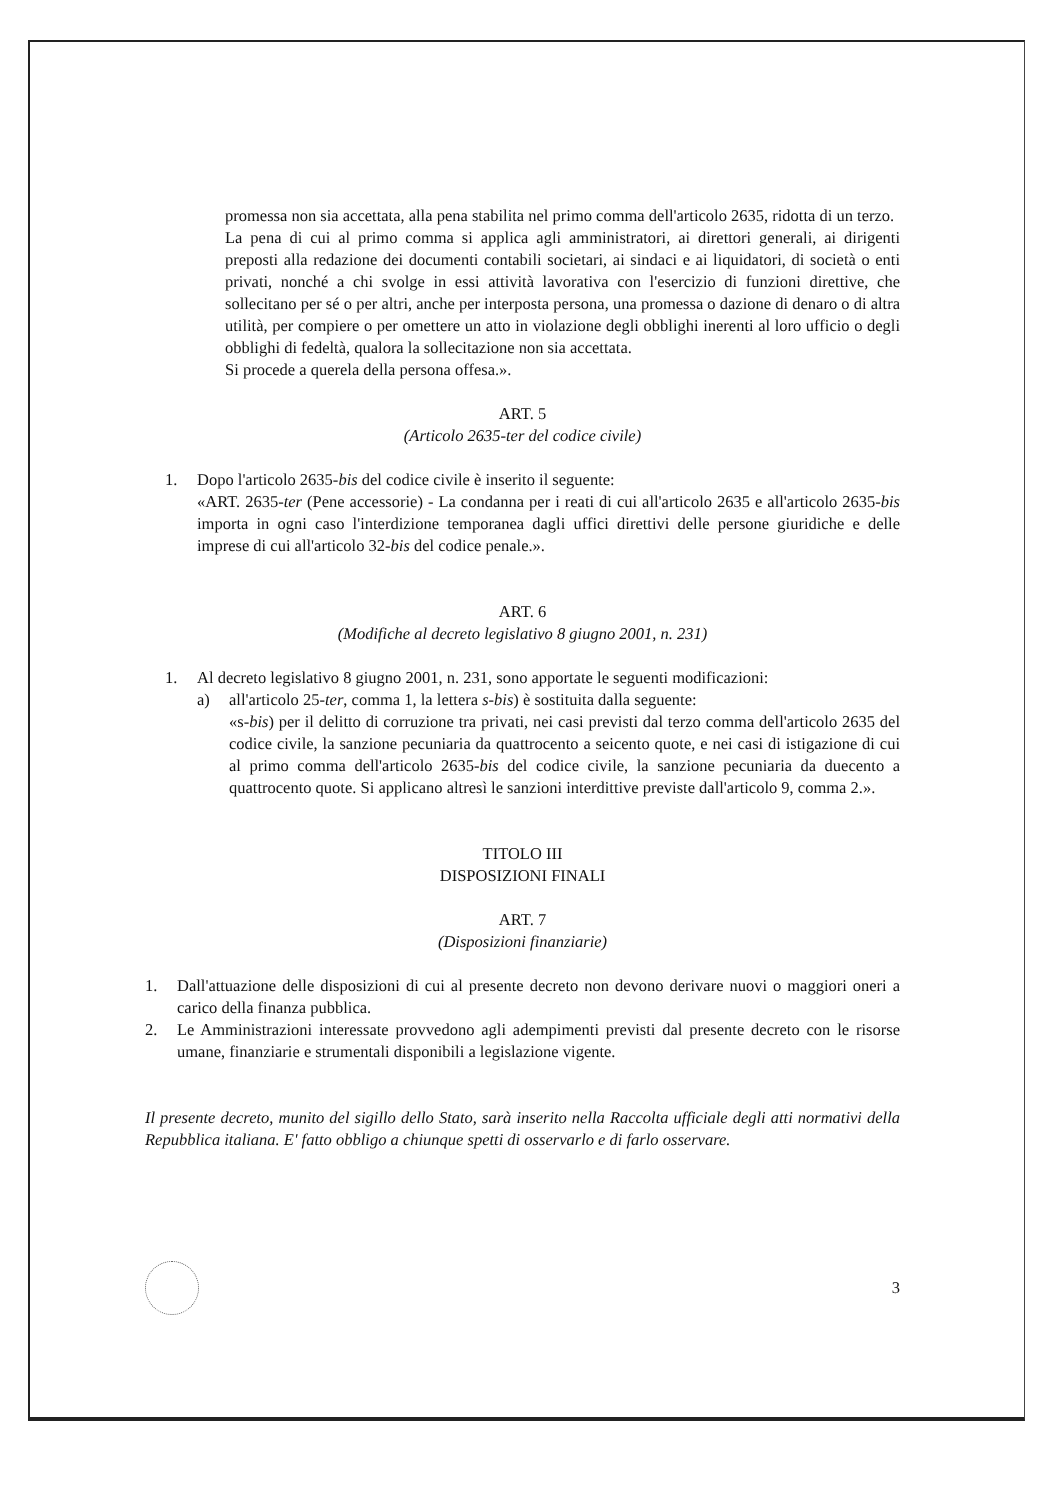promessa non sia accettata, alla pena stabilita nel primo comma dell'articolo 2635, ridotta di un terzo.
La pena di cui al primo comma si applica agli amministratori, ai direttori generali, ai dirigenti preposti alla redazione dei documenti contabili societari, ai sindaci e ai liquidatori, di società o enti privati, nonché a chi svolge in essi attività lavorativa con l'esercizio di funzioni direttive, che sollecitano per sé o per altri, anche per interposta persona, una promessa o dazione di denaro o di altra utilità, per compiere o per omettere un atto in violazione degli obblighi inerenti al loro ufficio o degli obblighi di fedeltà, qualora la sollecitazione non sia accettata.
Si procede a querela della persona offesa.».
ART. 5
(Articolo 2635-ter del codice civile)
1. Dopo l'articolo 2635-bis del codice civile è inserito il seguente:
«ART. 2635-ter (Pene accessorie) - La condanna per i reati di cui all'articolo 2635 e all'articolo 2635-bis importa in ogni caso l'interdizione temporanea dagli uffici direttivi delle persone giuridiche e delle imprese di cui all'articolo 32-bis del codice penale.».
ART. 6
(Modifiche al decreto legislativo 8 giugno 2001, n. 231)
1. Al decreto legislativo 8 giugno 2001, n. 231, sono apportate le seguenti modificazioni:
a) all'articolo 25-ter, comma 1, la lettera s-bis) è sostituita dalla seguente:
«s-bis) per il delitto di corruzione tra privati, nei casi previsti dal terzo comma dell'articolo 2635 del codice civile, la sanzione pecuniaria da quattrocento a seicento quote, e nei casi di istigazione di cui al primo comma dell'articolo 2635-bis del codice civile, la sanzione pecuniaria da duecento a quattrocento quote. Si applicano altresì le sanzioni interdittive previste dall'articolo 9, comma 2.».
TITOLO III
DISPOSIZIONI FINALI
ART. 7
(Disposizioni finanziarie)
1. Dall'attuazione delle disposizioni di cui al presente decreto non devono derivare nuovi o maggiori oneri a carico della finanza pubblica.
2. Le Amministrazioni interessate provvedono agli adempimenti previsti dal presente decreto con le risorse umane, finanziarie e strumentali disponibili a legislazione vigente.
Il presente decreto, munito del sigillo dello Stato, sarà inserito nella Raccolta ufficiale degli atti normativi della Repubblica italiana. E' fatto obbligo a chiunque spetti di osservarlo e di farlo osservare.
3